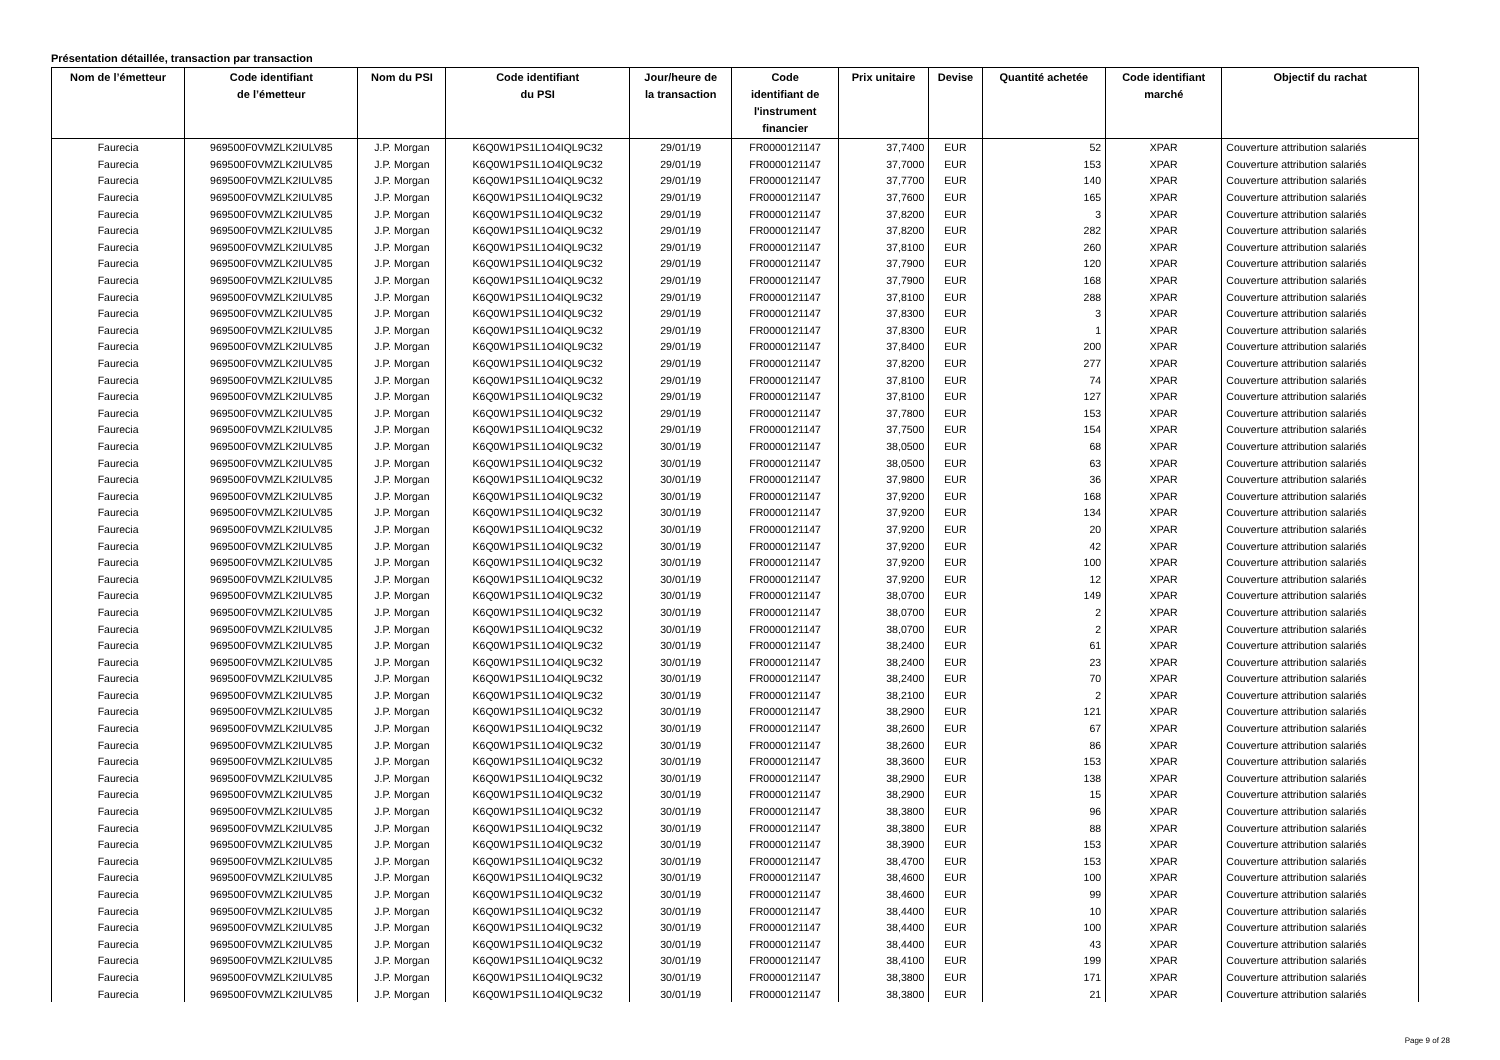Présentation détaillée, transaction par transaction
| Nom de l’émetteur | Code identifiant de l’émetteur | Nom du PSI | Code identifiant du PSI | Jour/heure de la transaction | Code identifiant de l'instrument financier | Prix unitaire | Devise | Quantité achetée | Code identifiant marché | Objectif du rachat |
| --- | --- | --- | --- | --- | --- | --- | --- | --- | --- | --- |
| Faurecia | 969500F0VMZLK2IULV85 | J.P. Morgan | K6Q0W1PS1L1O4IQL9C32 | 29/01/19 | FR0000121147 | 37,7400 | EUR | 52 | XPAR | Couverture attribution salariés |
| Faurecia | 969500F0VMZLK2IULV85 | J.P. Morgan | K6Q0W1PS1L1O4IQL9C32 | 29/01/19 | FR0000121147 | 37,7000 | EUR | 153 | XPAR | Couverture attribution salariés |
| Faurecia | 969500F0VMZLK2IULV85 | J.P. Morgan | K6Q0W1PS1L1O4IQL9C32 | 29/01/19 | FR0000121147 | 37,7700 | EUR | 140 | XPAR | Couverture attribution salariés |
| Faurecia | 969500F0VMZLK2IULV85 | J.P. Morgan | K6Q0W1PS1L1O4IQL9C32 | 29/01/19 | FR0000121147 | 37,7600 | EUR | 165 | XPAR | Couverture attribution salariés |
| Faurecia | 969500F0VMZLK2IULV85 | J.P. Morgan | K6Q0W1PS1L1O4IQL9C32 | 29/01/19 | FR0000121147 | 37,8200 | EUR | 3 | XPAR | Couverture attribution salariés |
| Faurecia | 969500F0VMZLK2IULV85 | J.P. Morgan | K6Q0W1PS1L1O4IQL9C32 | 29/01/19 | FR0000121147 | 37,8200 | EUR | 282 | XPAR | Couverture attribution salariés |
| Faurecia | 969500F0VMZLK2IULV85 | J.P. Morgan | K6Q0W1PS1L1O4IQL9C32 | 29/01/19 | FR0000121147 | 37,8100 | EUR | 260 | XPAR | Couverture attribution salariés |
| Faurecia | 969500F0VMZLK2IULV85 | J.P. Morgan | K6Q0W1PS1L1O4IQL9C32 | 29/01/19 | FR0000121147 | 37,7900 | EUR | 120 | XPAR | Couverture attribution salariés |
| Faurecia | 969500F0VMZLK2IULV85 | J.P. Morgan | K6Q0W1PS1L1O4IQL9C32 | 29/01/19 | FR0000121147 | 37,7900 | EUR | 168 | XPAR | Couverture attribution salariés |
| Faurecia | 969500F0VMZLK2IULV85 | J.P. Morgan | K6Q0W1PS1L1O4IQL9C32 | 29/01/19 | FR0000121147 | 37,8100 | EUR | 288 | XPAR | Couverture attribution salariés |
| Faurecia | 969500F0VMZLK2IULV85 | J.P. Morgan | K6Q0W1PS1L1O4IQL9C32 | 29/01/19 | FR0000121147 | 37,8300 | EUR | 3 | XPAR | Couverture attribution salariés |
| Faurecia | 969500F0VMZLK2IULV85 | J.P. Morgan | K6Q0W1PS1L1O4IQL9C32 | 29/01/19 | FR0000121147 | 37,8300 | EUR | 1 | XPAR | Couverture attribution salariés |
| Faurecia | 969500F0VMZLK2IULV85 | J.P. Morgan | K6Q0W1PS1L1O4IQL9C32 | 29/01/19 | FR0000121147 | 37,8400 | EUR | 200 | XPAR | Couverture attribution salariés |
| Faurecia | 969500F0VMZLK2IULV85 | J.P. Morgan | K6Q0W1PS1L1O4IQL9C32 | 29/01/19 | FR0000121147 | 37,8200 | EUR | 277 | XPAR | Couverture attribution salariés |
| Faurecia | 969500F0VMZLK2IULV85 | J.P. Morgan | K6Q0W1PS1L1O4IQL9C32 | 29/01/19 | FR0000121147 | 37,8100 | EUR | 74 | XPAR | Couverture attribution salariés |
| Faurecia | 969500F0VMZLK2IULV85 | J.P. Morgan | K6Q0W1PS1L1O4IQL9C32 | 29/01/19 | FR0000121147 | 37,8100 | EUR | 127 | XPAR | Couverture attribution salariés |
| Faurecia | 969500F0VMZLK2IULV85 | J.P. Morgan | K6Q0W1PS1L1O4IQL9C32 | 29/01/19 | FR0000121147 | 37,7800 | EUR | 153 | XPAR | Couverture attribution salariés |
| Faurecia | 969500F0VMZLK2IULV85 | J.P. Morgan | K6Q0W1PS1L1O4IQL9C32 | 29/01/19 | FR0000121147 | 37,7500 | EUR | 154 | XPAR | Couverture attribution salariés |
| Faurecia | 969500F0VMZLK2IULV85 | J.P. Morgan | K6Q0W1PS1L1O4IQL9C32 | 30/01/19 | FR0000121147 | 38,0500 | EUR | 68 | XPAR | Couverture attribution salariés |
| Faurecia | 969500F0VMZLK2IULV85 | J.P. Morgan | K6Q0W1PS1L1O4IQL9C32 | 30/01/19 | FR0000121147 | 38,0500 | EUR | 63 | XPAR | Couverture attribution salariés |
| Faurecia | 969500F0VMZLK2IULV85 | J.P. Morgan | K6Q0W1PS1L1O4IQL9C32 | 30/01/19 | FR0000121147 | 37,9800 | EUR | 36 | XPAR | Couverture attribution salariés |
| Faurecia | 969500F0VMZLK2IULV85 | J.P. Morgan | K6Q0W1PS1L1O4IQL9C32 | 30/01/19 | FR0000121147 | 37,9200 | EUR | 168 | XPAR | Couverture attribution salariés |
| Faurecia | 969500F0VMZLK2IULV85 | J.P. Morgan | K6Q0W1PS1L1O4IQL9C32 | 30/01/19 | FR0000121147 | 37,9200 | EUR | 134 | XPAR | Couverture attribution salariés |
| Faurecia | 969500F0VMZLK2IULV85 | J.P. Morgan | K6Q0W1PS1L1O4IQL9C32 | 30/01/19 | FR0000121147 | 37,9200 | EUR | 20 | XPAR | Couverture attribution salariés |
| Faurecia | 969500F0VMZLK2IULV85 | J.P. Morgan | K6Q0W1PS1L1O4IQL9C32 | 30/01/19 | FR0000121147 | 37,9200 | EUR | 42 | XPAR | Couverture attribution salariés |
| Faurecia | 969500F0VMZLK2IULV85 | J.P. Morgan | K6Q0W1PS1L1O4IQL9C32 | 30/01/19 | FR0000121147 | 37,9200 | EUR | 100 | XPAR | Couverture attribution salariés |
| Faurecia | 969500F0VMZLK2IULV85 | J.P. Morgan | K6Q0W1PS1L1O4IQL9C32 | 30/01/19 | FR0000121147 | 37,9200 | EUR | 12 | XPAR | Couverture attribution salariés |
| Faurecia | 969500F0VMZLK2IULV85 | J.P. Morgan | K6Q0W1PS1L1O4IQL9C32 | 30/01/19 | FR0000121147 | 38,0700 | EUR | 149 | XPAR | Couverture attribution salariés |
| Faurecia | 969500F0VMZLK2IULV85 | J.P. Morgan | K6Q0W1PS1L1O4IQL9C32 | 30/01/19 | FR0000121147 | 38,0700 | EUR | 2 | XPAR | Couverture attribution salariés |
| Faurecia | 969500F0VMZLK2IULV85 | J.P. Morgan | K6Q0W1PS1L1O4IQL9C32 | 30/01/19 | FR0000121147 | 38,0700 | EUR | 2 | XPAR | Couverture attribution salariés |
| Faurecia | 969500F0VMZLK2IULV85 | J.P. Morgan | K6Q0W1PS1L1O4IQL9C32 | 30/01/19 | FR0000121147 | 38,2400 | EUR | 61 | XPAR | Couverture attribution salariés |
| Faurecia | 969500F0VMZLK2IULV85 | J.P. Morgan | K6Q0W1PS1L1O4IQL9C32 | 30/01/19 | FR0000121147 | 38,2400 | EUR | 23 | XPAR | Couverture attribution salariés |
| Faurecia | 969500F0VMZLK2IULV85 | J.P. Morgan | K6Q0W1PS1L1O4IQL9C32 | 30/01/19 | FR0000121147 | 38,2400 | EUR | 70 | XPAR | Couverture attribution salariés |
| Faurecia | 969500F0VMZLK2IULV85 | J.P. Morgan | K6Q0W1PS1L1O4IQL9C32 | 30/01/19 | FR0000121147 | 38,2100 | EUR | 2 | XPAR | Couverture attribution salariés |
| Faurecia | 969500F0VMZLK2IULV85 | J.P. Morgan | K6Q0W1PS1L1O4IQL9C32 | 30/01/19 | FR0000121147 | 38,2900 | EUR | 121 | XPAR | Couverture attribution salariés |
| Faurecia | 969500F0VMZLK2IULV85 | J.P. Morgan | K6Q0W1PS1L1O4IQL9C32 | 30/01/19 | FR0000121147 | 38,2600 | EUR | 67 | XPAR | Couverture attribution salariés |
| Faurecia | 969500F0VMZLK2IULV85 | J.P. Morgan | K6Q0W1PS1L1O4IQL9C32 | 30/01/19 | FR0000121147 | 38,2600 | EUR | 86 | XPAR | Couverture attribution salariés |
| Faurecia | 969500F0VMZLK2IULV85 | J.P. Morgan | K6Q0W1PS1L1O4IQL9C32 | 30/01/19 | FR0000121147 | 38,3600 | EUR | 153 | XPAR | Couverture attribution salariés |
| Faurecia | 969500F0VMZLK2IULV85 | J.P. Morgan | K6Q0W1PS1L1O4IQL9C32 | 30/01/19 | FR0000121147 | 38,2900 | EUR | 138 | XPAR | Couverture attribution salariés |
| Faurecia | 969500F0VMZLK2IULV85 | J.P. Morgan | K6Q0W1PS1L1O4IQL9C32 | 30/01/19 | FR0000121147 | 38,2900 | EUR | 15 | XPAR | Couverture attribution salariés |
| Faurecia | 969500F0VMZLK2IULV85 | J.P. Morgan | K6Q0W1PS1L1O4IQL9C32 | 30/01/19 | FR0000121147 | 38,3800 | EUR | 96 | XPAR | Couverture attribution salariés |
| Faurecia | 969500F0VMZLK2IULV85 | J.P. Morgan | K6Q0W1PS1L1O4IQL9C32 | 30/01/19 | FR0000121147 | 38,3800 | EUR | 88 | XPAR | Couverture attribution salariés |
| Faurecia | 969500F0VMZLK2IULV85 | J.P. Morgan | K6Q0W1PS1L1O4IQL9C32 | 30/01/19 | FR0000121147 | 38,3900 | EUR | 153 | XPAR | Couverture attribution salariés |
| Faurecia | 969500F0VMZLK2IULV85 | J.P. Morgan | K6Q0W1PS1L1O4IQL9C32 | 30/01/19 | FR0000121147 | 38,4700 | EUR | 153 | XPAR | Couverture attribution salariés |
| Faurecia | 969500F0VMZLK2IULV85 | J.P. Morgan | K6Q0W1PS1L1O4IQL9C32 | 30/01/19 | FR0000121147 | 38,4600 | EUR | 100 | XPAR | Couverture attribution salariés |
| Faurecia | 969500F0VMZLK2IULV85 | J.P. Morgan | K6Q0W1PS1L1O4IQL9C32 | 30/01/19 | FR0000121147 | 38,4600 | EUR | 99 | XPAR | Couverture attribution salariés |
| Faurecia | 969500F0VMZLK2IULV85 | J.P. Morgan | K6Q0W1PS1L1O4IQL9C32 | 30/01/19 | FR0000121147 | 38,4400 | EUR | 10 | XPAR | Couverture attribution salariés |
| Faurecia | 969500F0VMZLK2IULV85 | J.P. Morgan | K6Q0W1PS1L1O4IQL9C32 | 30/01/19 | FR0000121147 | 38,4400 | EUR | 100 | XPAR | Couverture attribution salariés |
| Faurecia | 969500F0VMZLK2IULV85 | J.P. Morgan | K6Q0W1PS1L1O4IQL9C32 | 30/01/19 | FR0000121147 | 38,4400 | EUR | 43 | XPAR | Couverture attribution salariés |
| Faurecia | 969500F0VMZLK2IULV85 | J.P. Morgan | K6Q0W1PS1L1O4IQL9C32 | 30/01/19 | FR0000121147 | 38,4100 | EUR | 199 | XPAR | Couverture attribution salariés |
| Faurecia | 969500F0VMZLK2IULV85 | J.P. Morgan | K6Q0W1PS1L1O4IQL9C32 | 30/01/19 | FR0000121147 | 38,3800 | EUR | 171 | XPAR | Couverture attribution salariés |
| Faurecia | 969500F0VMZLK2IULV85 | J.P. Morgan | K6Q0W1PS1L1O4IQL9C32 | 30/01/19 | FR0000121147 | 38,3800 | EUR | 21 | XPAR | Couverture attribution salariés |
Page 9 of 28